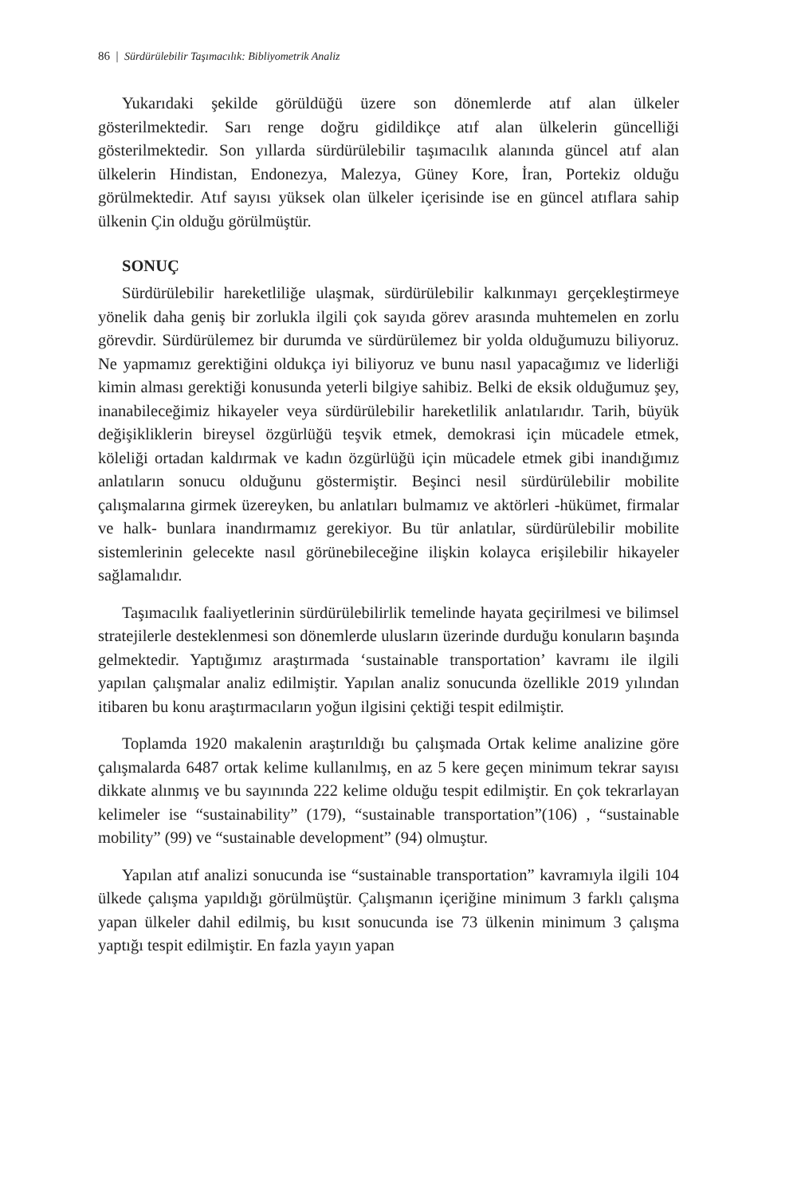86 | Sürdürülebilir Taşımacılık: Bibliyometrik Analiz
Yukarıdaki şekilde görüldüğü üzere son dönemlerde atıf alan ülkeler gösterilmektedir. Sarı renge doğru gidildikçe atıf alan ülkelerin güncelliği gösterilmektedir. Son yıllarda sürdürülebilir taşımacılık alanında güncel atıf alan ülkelerin Hindistan, Endonezya, Malezya, Güney Kore, İran, Portekiz olduğu görülmektedir. Atıf sayısı yüksek olan ülkeler içerisinde ise en güncel atıflara sahip ülkenin Çin olduğu görülmüştür.
SONUÇ
Sürdürülebilir hareketliliğe ulaşmak, sürdürülebilir kalkınmayı gerçekleştirmeye yönelik daha geniş bir zorlukla ilgili çok sayıda görev arasında muhtemelen en zorlu görevdir. Sürdürülemez bir durumda ve sürdürülemez bir yolda olduğumuzu biliyoruz. Ne yapmamız gerektiğini oldukça iyi biliyoruz ve bunu nasıl yapacağımız ve liderliği kimin alması gerektiği konusunda yeterli bilgiye sahibiz. Belki de eksik olduğumuz şey, inanabileceğimiz hikayeler veya sürdürülebilir hareketlilik anlatılarıdır. Tarih, büyük değişikliklerin bireysel özgürlüğü teşvik etmek, demokrasi için mücadele etmek, köleliği ortadan kaldırmak ve kadın özgürlüğü için mücadele etmek gibi inandığımız anlatıların sonucu olduğunu göstermiştir. Beşinci nesil sürdürülebilir mobilite çalışmalarına girmek üzereyken, bu anlatıları bulmamız ve aktörleri -hükümet, firmalar ve halk- bunlara inandırmamız gerekiyor. Bu tür anlatılar, sürdürülebilir mobilite sistemlerinin gelecekte nasıl görünebileceğine ilişkin kolayca erişilebilir hikayeler sağlamalıdır.
Taşımacılık faaliyetlerinin sürdürülebilirlik temelinde hayata geçirilmesi ve bilimsel stratejilerle desteklenmesi son dönemlerde ulusların üzerinde durduğu konuların başında gelmektedir. Yaptığımız araştırmada ‘sustainable transportation’ kavramı ile ilgili yapılan çalışmalar analiz edilmiştir. Yapılan analiz sonucunda özellikle 2019 yılından itibaren bu konu araştırmacıların yoğun ilgisini çektiği tespit edilmiştir.
Toplamda 1920 makalenin araştırıldığı bu çalışmada Ortak kelime analizine göre çalışmalarda 6487 ortak kelime kullanılmış, en az 5 kere geçen minimum tekrar sayısı dikkate alınmış ve bu sayınında 222 kelime olduğu tespit edilmiştir. En çok tekrarlayan kelimeler ise “sustainability” (179), “sustainable transportation”(106) , “sustainable mobility” (99) ve “sustainable development” (94) olmuştur.
Yapılan atıf analizi sonucunda ise “sustainable transportation” kavramıyla ilgili 104 ülkede çalışma yapıldığı görülmüştür. Çalışmanın içeriğine minimum 3 farklı çalışma yapan ülkeler dahil edilmiş, bu kısıt sonucunda ise 73 ülkenin minimum 3 çalışma yaptığı tespit edilmiştir. En fazla yayın yapan